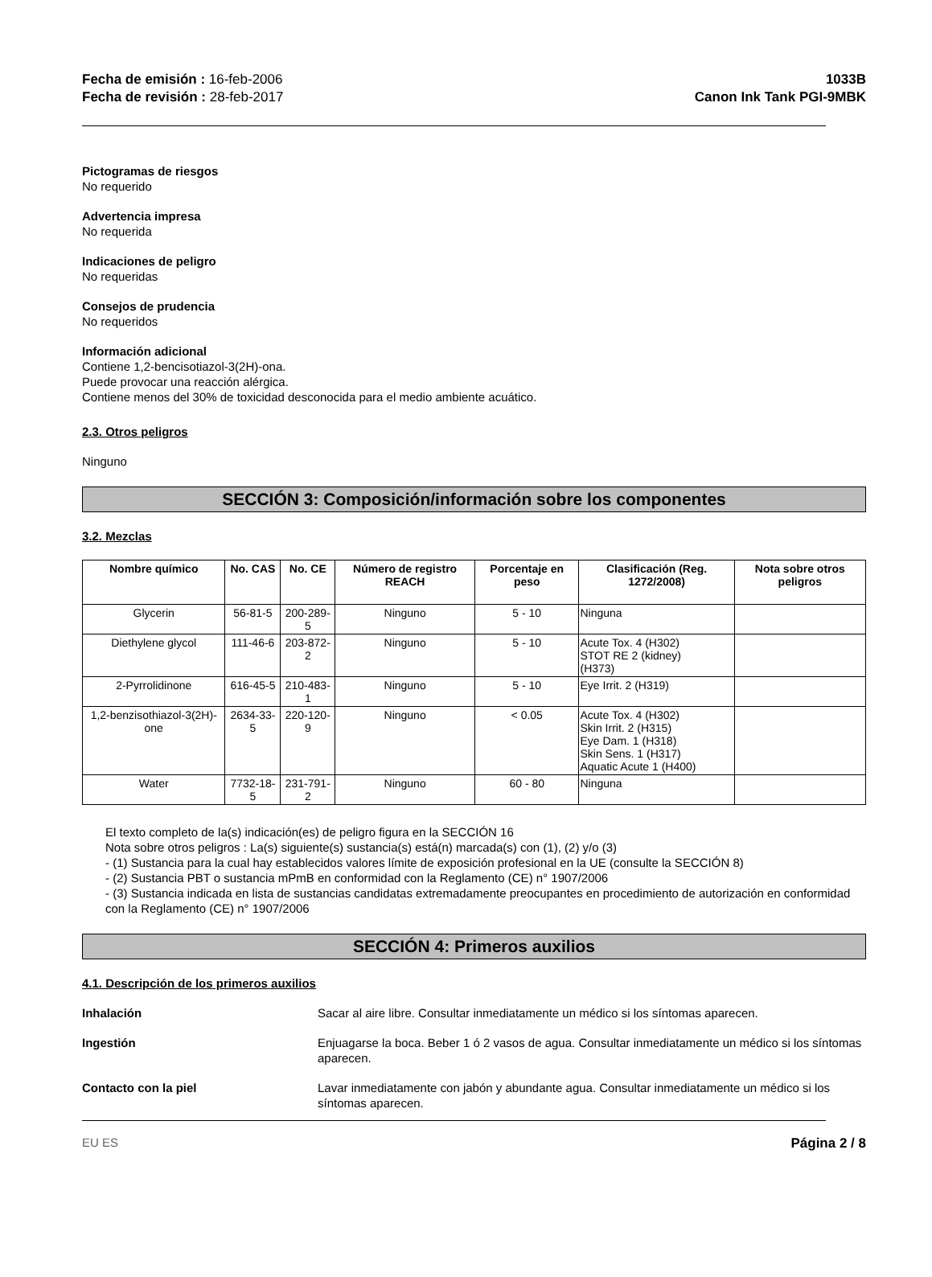Fecha de emisión : 16-feb-2006
Fecha de revisión : 28-feb-2017
1033B
Canon Ink Tank PGI-9MBK
Pictogramas de riesgos
No requerido
Advertencia impresa
No requerida
Indicaciones de peligro
No requeridas
Consejos de prudencia
No requeridos
Información adicional
Contiene 1,2-bencisotiazol-3(2H)-ona.
Puede provocar una reacción alérgica.
Contiene menos del 30% de toxicidad desconocida para el medio ambiente acuático.
2.3. Otros peligros
Ninguno
SECCIÓN 3: Composición/información sobre los componentes
3.2. Mezclas
| Nombre químico | No. CAS | No. CE | Número de registro REACH | Porcentaje en peso | Clasificación (Reg. 1272/2008) | Nota sobre otros peligros |
| --- | --- | --- | --- | --- | --- | --- |
| Glycerin | 56-81-5 | 200-289-5 | Ninguno | 5 - 10 | Ninguna | |
| Diethylene glycol | 111-46-6 | 203-872-2 | Ninguno | 5 - 10 | Acute Tox. 4 (H302) STOT RE 2 (kidney) (H373) | |
| 2-Pyrrolidinone | 616-45-5 | 210-483-1 | Ninguno | 5 - 10 | Eye Irrit. 2 (H319) | |
| 1,2-benzisothiazol-3(2H)-one | 2634-33-5 | 220-120-9 | Ninguno | < 0.05 | Acute Tox. 4 (H302) Skin Irrit. 2 (H315) Eye Dam. 1 (H318) Skin Sens. 1 (H317) Aquatic Acute 1 (H400) | |
| Water | 7732-18-5 | 231-791-2 | Ninguno | 60 - 80 | Ninguna | |
El texto completo de la(s) indicación(es) de peligro figura en la SECCIÓN 16
Nota sobre otros peligros : La(s) siguiente(s) sustancia(s) está(n) marcada(s) con (1), (2) y/o (3)
- (1) Sustancia para la cual hay establecidos valores límite de exposición profesional en la UE (consulte la SECCIÓN 8)
- (2) Sustancia PBT o sustancia mPmB en conformidad con la Reglamento (CE) n° 1907/2006
- (3) Sustancia indicada en lista de sustancias candidatas extremadamente preocupantes en procedimiento de autorización en conformidad con la Reglamento (CE) n° 1907/2006
SECCIÓN 4: Primeros auxilios
4.1. Descripción de los primeros auxilios
Inhalación Sacar al aire libre. Consultar inmediatamente un médico si los síntomas aparecen.
Ingestión Enjuagarse la boca. Beber 1 ó 2 vasos de agua. Consultar inmediatamente un médico si los síntomas aparecen.
Contacto con la piel Lavar inmediatamente con jabón y abundante agua. Consultar inmediatamente un médico si los síntomas aparecen.
EU ES Página 2 / 8